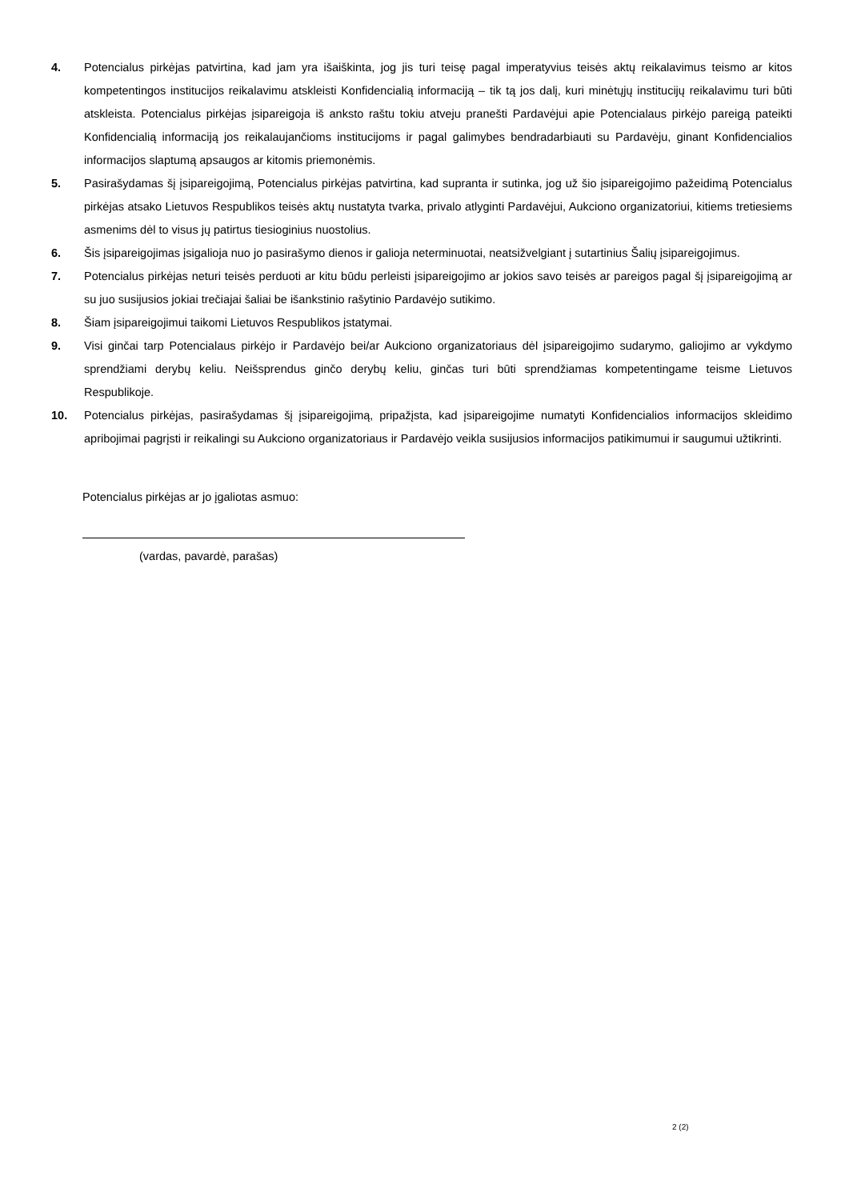4. Potencialus pirkėjas patvirtina, kad jam yra išaiškinta, jog jis turi teisę pagal imperatyvius teisės aktų reikalavimus teismo ar kitos kompetentingos institucijos reikalavimu atskleisti Konfidencialią informaciją – tik tą jos dalį, kuri minėtųjų institucijų reikalavimu turi būti atskleista. Potencialus pirkėjas įsipareigoja iš anksto raštu tokiu atveju pranešti Pardavėjui apie Potencialaus pirkėjo pareigą pateikti Konfidencialią informaciją jos reikalaujančioms institucijoms ir pagal galimybes bendradarbiauti su Pardavėju, ginant Konfidencialios informacijos slaptumą apsaugos ar kitomis priemonėmis.
5. Pasirašydamas šį įsipareigojimą, Potencialus pirkėjas patvirtina, kad supranta ir sutinka, jog už šio įsipareigojimo pažeidimą Potencialus pirkėjas atsako Lietuvos Respublikos teisės aktų nustatyta tvarka, privalo atlyginti Pardavėjui, Aukciono organizatoriui, kitiems tretiesiems asmenims dėl to visus jų patirtus tiesioginius nuostolius.
6. Šis įsipareigojimas įsigalioja nuo jo pasirašymo dienos ir galioja neterminuotai, neatsižvelgiant į sutartinius Šalių įsipareigojimus.
7. Potencialus pirkėjas neturi teisės perduoti ar kitu būdu perleisti įsipareigojimo ar jokios savo teisės ar pareigos pagal šį įsipareigojimą ar su juo susijusios jokiai trečiajai šaliai be išankstinio rašytinio Pardavėjo sutikimo.
8. Šiam įsipareigojimui taikomi Lietuvos Respublikos įstatymai.
9. Visi ginčai tarp Potencialaus pirkėjo ir Pardavėjo bei/ar Aukciono organizatoriaus dėl įsipareigojimo sudarymo, galiojimo ar vykdymo sprendžiami derybų keliu. Neišsprendus ginčo derybų keliu, ginčas turi būti sprendžiamas kompetentingame teisme Lietuvos Respublikoje.
10. Potencialus pirkėjas, pasirašydamas šį įsipareigojimą, pripažįsta, kad įsipareigojime numatyti Konfidencialios informacijos skleidimo apribojimai pagrįsti ir reikalingi su Aukciono organizatoriaus ir Pardavėjo veikla susijusios informacijos patikimumui ir saugumui užtikrinti.
Potencialus pirkėjas ar jo įgaliotas asmuo:
(vardas, pavardė, parašas)
2 (2)